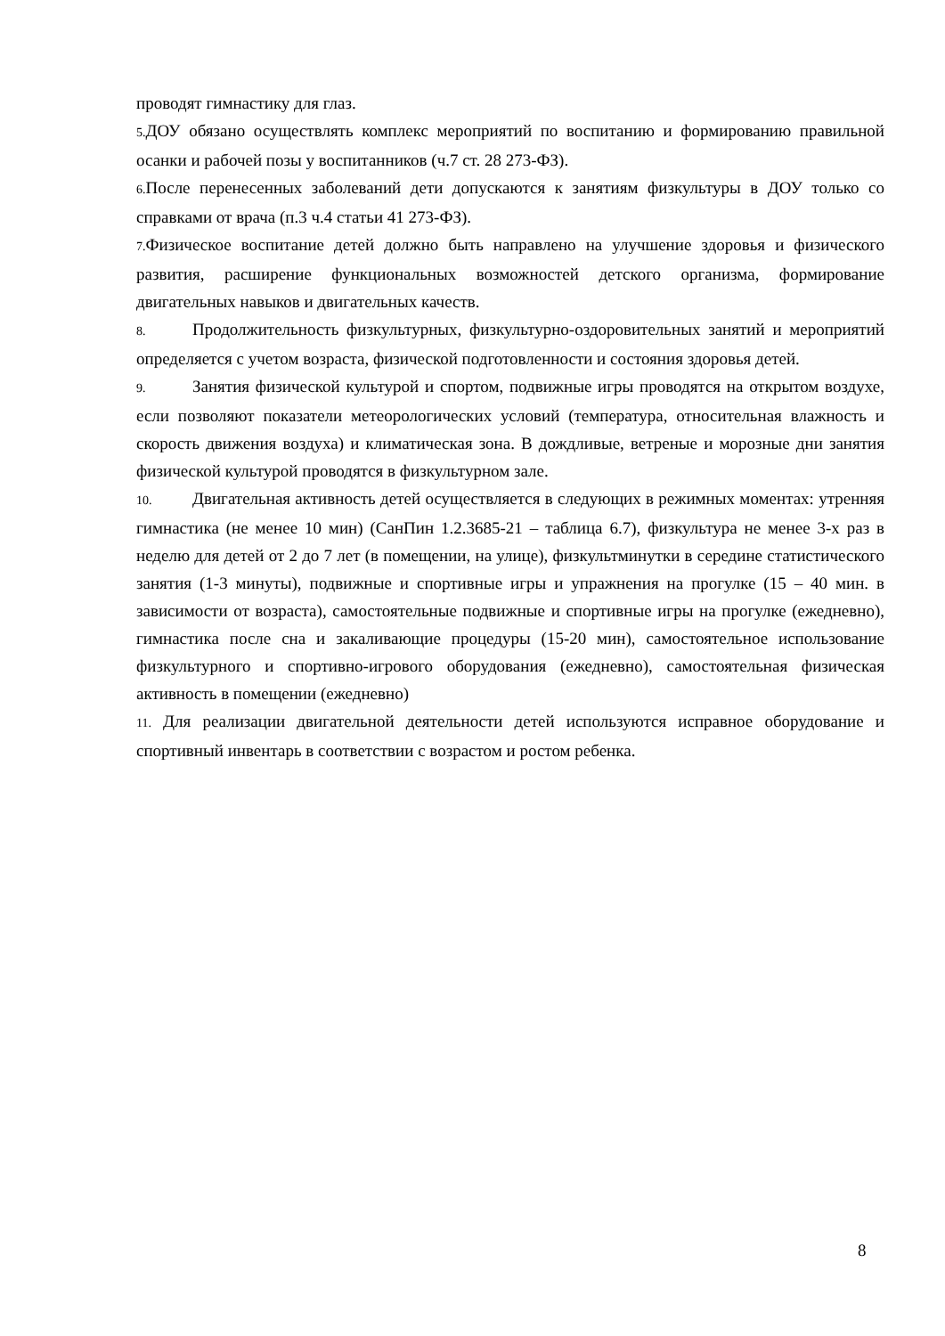проводят гимнастику для глаз.
5. ДОУ обязано осуществлять комплекс мероприятий по воспитанию и формированию правильной осанки и рабочей позы у воспитанников (ч.7 ст. 28 273-ФЗ).
6. После перенесенных заболеваний дети допускаются к занятиям физкультуры в ДОУ только со справками от врача (п.3 ч.4 статьи 41 273-ФЗ).
7. Физическое воспитание детей должно быть направлено на улучшение здоровья и физического развития, расширение функциональных возможностей детского организма, формирование двигательных навыков и двигательных качеств.
8. Продолжительность физкультурных, физкультурно-оздоровительных занятий и мероприятий определяется с учетом возраста, физической подготовленности и состояния здоровья детей.
9. Занятия физической культурой и спортом, подвижные игры проводятся на открытом воздухе, если позволяют показатели метеорологических условий (температура, относительная влажность и скорость движения воздуха) и климатическая зона. В дождливые, ветреные и морозные дни занятия физической культурой проводятся в физкультурном зале.
10. Двигательная активность детей осуществляется в следующих в режимных моментах: утренняя гимнастика (не менее 10 мин) (СанПин 1.2.3685-21 – таблица 6.7), физкультура не менее 3-х раз в неделю для детей от 2 до 7 лет (в помещении, на улице), физкультминутки в середине статистического занятия (1-3 минуты), подвижные и спортивные игры и упражнения на прогулке (15 – 40 мин. в зависимости от возраста), самостоятельные подвижные и спортивные игры на прогулке (ежедневно), гимнастика после сна и закаливающие процедуры (15-20 мин), самостоятельное использование физкультурного и спортивно-игрового оборудования (ежедневно), самостоятельная физическая активность в помещении (ежедневно)
11. Для реализации двигательной деятельности детей используются исправное оборудование и спортивный инвентарь в соответствии с возрастом и ростом ребенка.
8